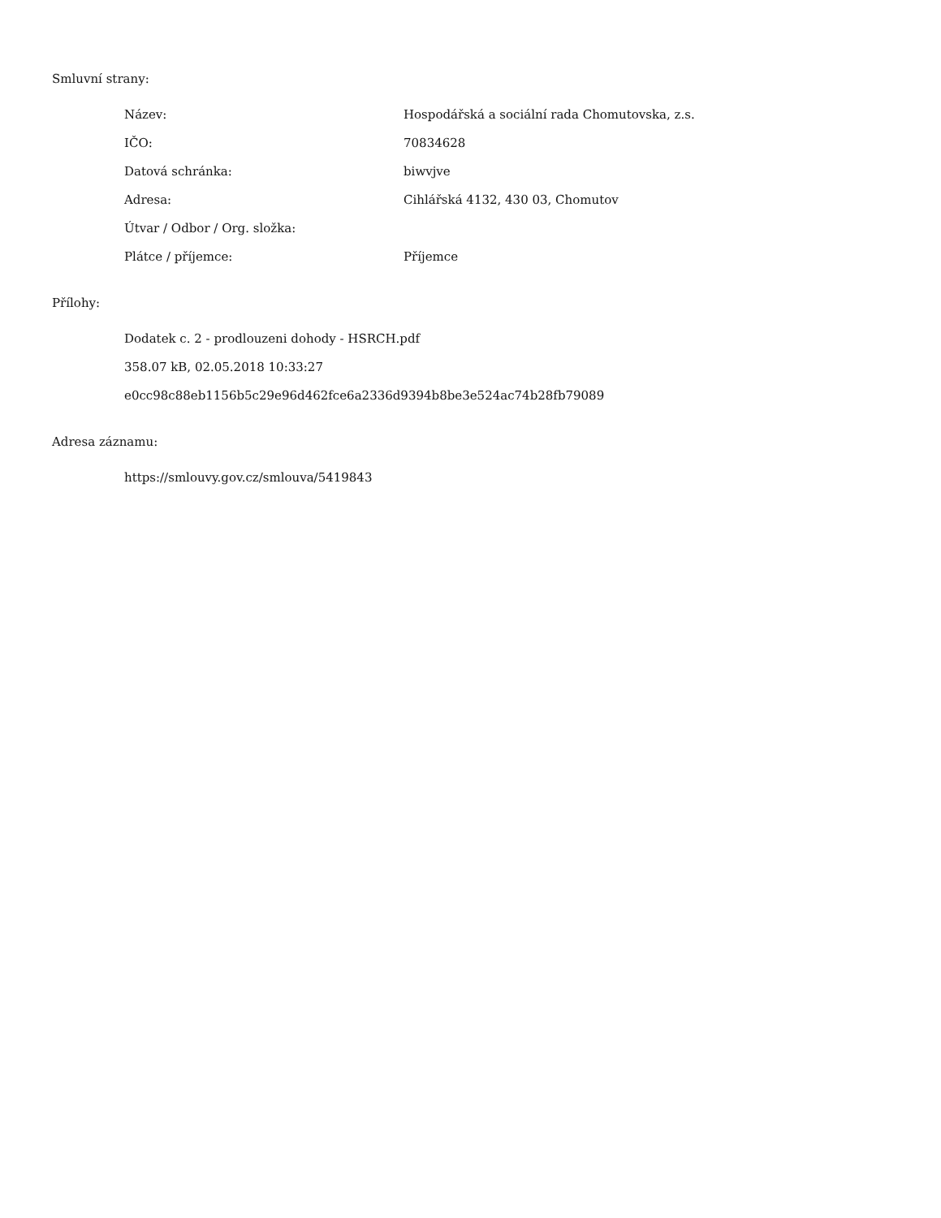Smluvní strany:
| Název: | Hospodářská a sociální rada Chomutovska, z.s. |
| IČO: | 70834628 |
| Datová schránka: | biwvjve |
| Adresa: | Cihlářská 4132, 430 03, Chomutov |
| Útvar / Odbor / Org. složka: | |
| Plátce / příjemce: | Příjemce |
Přílohy:
Dodatek c. 2 - prodlouzeni dohody - HSRCH.pdf
358.07 kB, 02.05.2018 10:33:27
e0cc98c88eb1156b5c29e96d462fce6a2336d9394b8be3e524ac74b28fb79089
Adresa záznamu:
https://smlouvy.gov.cz/smlouva/5419843